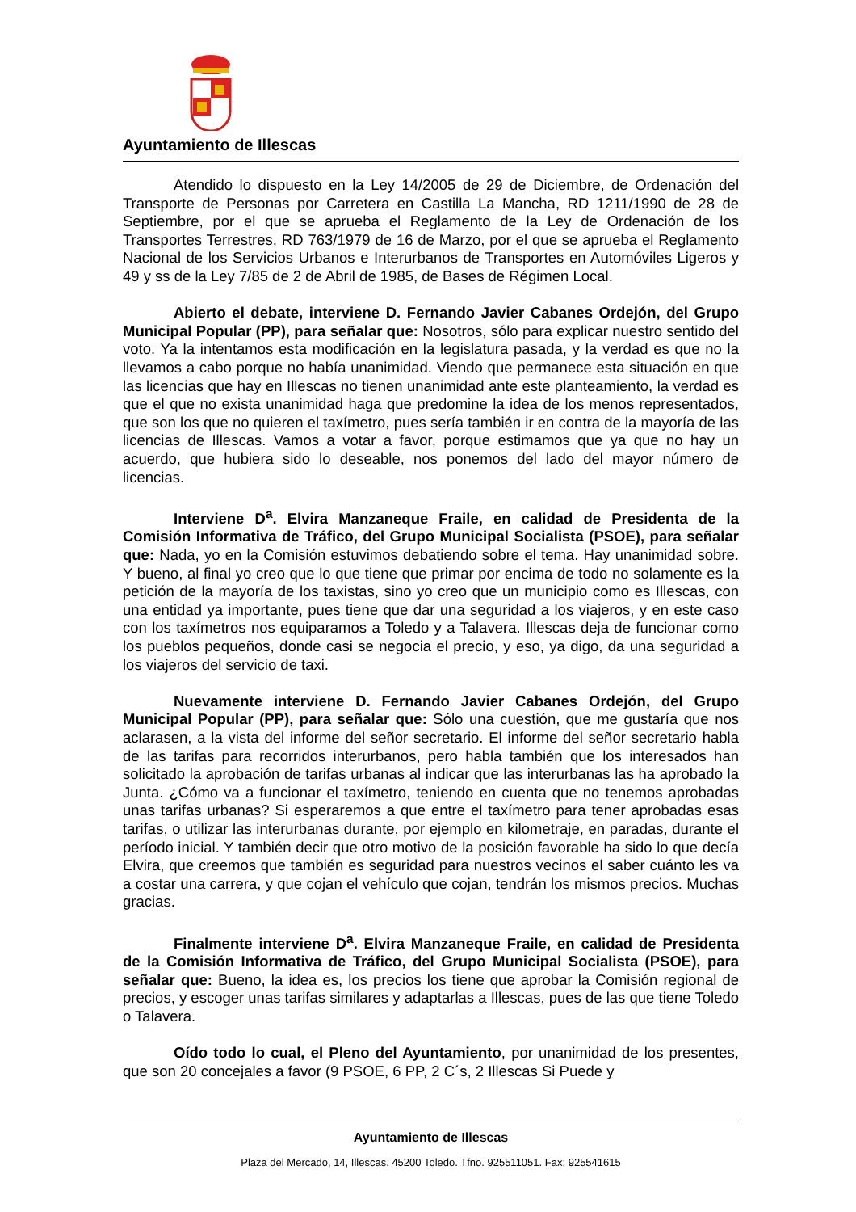Ayuntamiento de Illescas
Atendido lo dispuesto en la Ley 14/2005 de 29 de Diciembre, de Ordenación del Transporte de Personas por Carretera en Castilla La Mancha, RD 1211/1990 de 28 de Septiembre, por el que se aprueba el Reglamento de la Ley de Ordenación de los Transportes Terrestres, RD 763/1979 de 16 de Marzo, por el que se aprueba el Reglamento Nacional de los Servicios Urbanos e Interurbanos de Transportes en Automóviles Ligeros y 49 y ss de la Ley 7/85 de 2 de Abril de 1985, de Bases de Régimen Local.
Abierto el debate, interviene D. Fernando Javier Cabanes Ordejón, del Grupo Municipal Popular (PP), para señalar que: Nosotros, sólo para explicar nuestro sentido del voto. Ya la intentamos esta modificación en la legislatura pasada, y la verdad es que no la llevamos a cabo porque no había unanimidad. Viendo que permanece esta situación en que las licencias que hay en Illescas no tienen unanimidad ante este planteamiento, la verdad es que el que no exista unanimidad haga que predomine la idea de los menos representados, que son los que no quieren el taxímetro, pues sería también ir en contra de la mayoría de las licencias de Illescas. Vamos a votar a favor, porque estimamos que ya que no hay un acuerdo, que hubiera sido lo deseable, nos ponemos del lado del mayor número de licencias.
Interviene D<sup>a</sup>. Elvira Manzaneque Fraile, en calidad de Presidenta de la Comisión Informativa de Tráfico, del Grupo Municipal Socialista (PSOE), para señalar que: Nada, yo en la Comisión estuvimos debatiendo sobre el tema. Hay unanimidad sobre. Y bueno, al final yo creo que lo que tiene que primar por encima de todo no solamente es la petición de la mayoría de los taxistas, sino yo creo que un municipio como es Illescas, con una entidad ya importante, pues tiene que dar una seguridad a los viajeros, y en este caso con los taxímetros nos equiparamos a Toledo y a Talavera. Illescas deja de funcionar como los pueblos pequeños, donde casi se negocia el precio, y eso, ya digo, da una seguridad a los viajeros del servicio de taxi.
Nuevamente interviene D. Fernando Javier Cabanes Ordejón, del Grupo Municipal Popular (PP), para señalar que: Sólo una cuestión, que me gustaría que nos aclarasen, a la vista del informe del señor secretario. El informe del señor secretario habla de las tarifas para recorridos interurbanos, pero habla también que los interesados han solicitado la aprobación de tarifas urbanas al indicar que las interurbanas las ha aprobado la Junta. ¿Cómo va a funcionar el taxímetro, teniendo en cuenta que no tenemos aprobadas unas tarifas urbanas? Si esperaremos a que entre el taxímetro para tener aprobadas esas tarifas, o utilizar las interurbanas durante, por ejemplo en kilometraje, en paradas, durante el período inicial. Y también decir que otro motivo de la posición favorable ha sido lo que decía Elvira, que creemos que también es seguridad para nuestros vecinos el saber cuánto les va a costar una carrera, y que cojan el vehículo que cojan, tendrán los mismos precios. Muchas gracias.
Finalmente interviene D<sup>a</sup>. Elvira Manzaneque Fraile, en calidad de Presidenta de la Comisión Informativa de Tráfico, del Grupo Municipal Socialista (PSOE), para señalar que: Bueno, la idea es, los precios los tiene que aprobar la Comisión regional de precios, y escoger unas tarifas similares y adaptarlas a Illescas, pues de las que tiene Toledo o Talavera.
Oído todo lo cual, el Pleno del Ayuntamiento, por unanimidad de los presentes, que son 20 concejales a favor (9 PSOE, 6 PP, 2 C´s, 2 Illescas Si Puede y
Ayuntamiento de Illescas
Plaza del Mercado, 14, Illescas. 45200 Toledo. Tfno. 925511051. Fax: 925541615